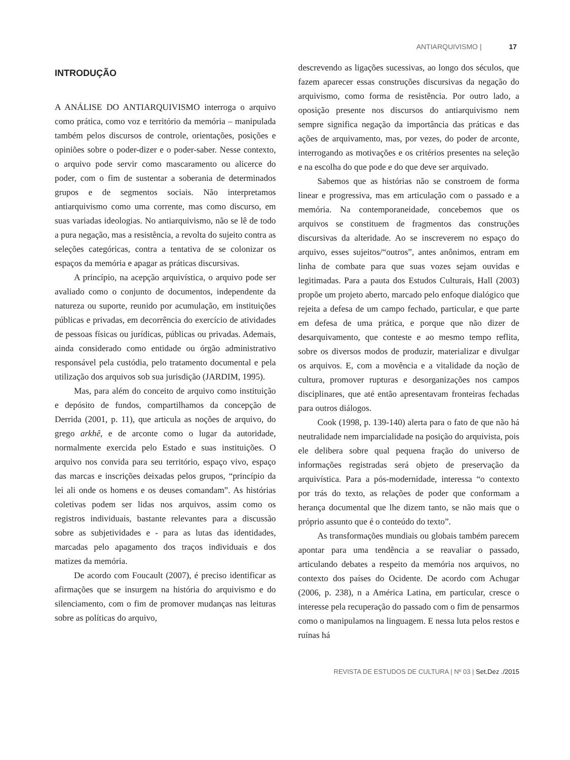ANTIARQUIVISMO | 17
INTRODUÇÃO
A ANÁLISE DO ANTIARQUIVISMO interroga o arquivo como prática, como voz e território da memória – manipulada também pelos discursos de controle, orientações, posições e opiniões sobre o poder-dizer e o poder-saber. Nesse contexto, o arquivo pode servir como mascaramento ou alicerce do poder, com o fim de sustentar a soberania de determinados grupos e de segmentos sociais. Não interpretamos antiarquivismo como uma corrente, mas como discurso, em suas variadas ideologias. No antiarquivismo, não se lê de todo a pura negação, mas a resistência, a revolta do sujeito contra as seleções categóricas, contra a tentativa de se colonizar os espaços da memória e apagar as práticas discursivas.
A princípio, na acepção arquivística, o arquivo pode ser avaliado como o conjunto de documentos, independente da natureza ou suporte, reunido por acumulação, em instituições públicas e privadas, em decorrência do exercício de atividades de pessoas físicas ou jurídicas, públicas ou privadas. Ademais, ainda considerado como entidade ou órgão administrativo responsável pela custódia, pelo tratamento documental e pela utilização dos arquivos sob sua jurisdição (JARDIM, 1995).
Mas, para além do conceito de arquivo como instituição e depósito de fundos, compartilhamos da concepção de Derrida (2001, p. 11), que articula as noções de arquivo, do grego arkhê, e de arconte como o lugar da autoridade, normalmente exercida pelo Estado e suas instituições. O arquivo nos convida para seu território, espaço vivo, espaço das marcas e inscrições deixadas pelos grupos, “princípio da lei ali onde os homens e os deuses comandam”. As histórias coletivas podem ser lidas nos arquivos, assim como os registros individuais, bastante relevantes para a discussão sobre as subjetividades e - para as lutas das identidades, marcadas pelo apagamento dos traços individuais e dos matizes da memória.
De acordo com Foucault (2007), é preciso identificar as afirmações que se insurgem na história do arquivismo e do silenciamento, com o fim de promover mudanças nas leituras sobre as políticas do arquivo,
descrevendo as ligações sucessivas, ao longo dos séculos, que fazem aparecer essas construções discursivas da negação do arquivismo, como forma de resistência. Por outro lado, a oposição presente nos discursos do antiarquivismo nem sempre significa negação da importância das práticas e das ações de arquivamento, mas, por vezes, do poder de arconte, interrogando as motivações e os critérios presentes na seleção e na escolha do que pode e do que deve ser arquivado.
Sabemos que as histórias não se constroem de forma linear e progressiva, mas em articulação com o passado e a memória. Na contemporaneidade, concebemos que os arquivos se constituem de fragmentos das construções discursivas da alteridade. Ao se inscreverem no espaço do arquivo, esses sujeitos/“outros”, antes anônimos, entram em linha de combate para que suas vozes sejam ouvidas e legitimadas. Para a pauta dos Estudos Culturais, Hall (2003) propõe um projeto aberto, marcado pelo enfoque dialógico que rejeita a defesa de um campo fechado, particular, e que parte em defesa de uma prática, e porque que não dizer de desarquivamento, que conteste e ao mesmo tempo reflita, sobre os diversos modos de produzir, materializar e divulgar os arquivos. E, com a movência e a vitalidade da noção de cultura, promover rupturas e desorganizações nos campos disciplinares, que até então apresentavam fronteiras fechadas para outros diálogos.
Cook (1998, p. 139-140) alerta para o fato de que não há neutralidade nem imparcialidade na posição do arquivista, pois ele delibera sobre qual pequena fração do universo de informações registradas será objeto de preservação da arquivística. Para a pós-modernidade, interessa “o contexto por trás do texto, as relações de poder que conformam a herança documental que lhe dizem tanto, se não mais que o próprio assunto que é o conteúdo do texto”.
As transformações mundiais ou globais também parecem apontar para uma tendência a se reavaliar o passado, articulando debates a respeito da memória nos arquivos, no contexto dos países do Ocidente. De acordo com Achugar (2006, p. 238), n a América Latina, em particular, cresce o interesse pela recuperação do passado com o fim de pensarmos como o manipulamos na linguagem. E nessa luta pelos restos e ruínas há
REVISTA DE ESTUDOS DE CULTURA | Nº 03 | Set.Dez ./2015